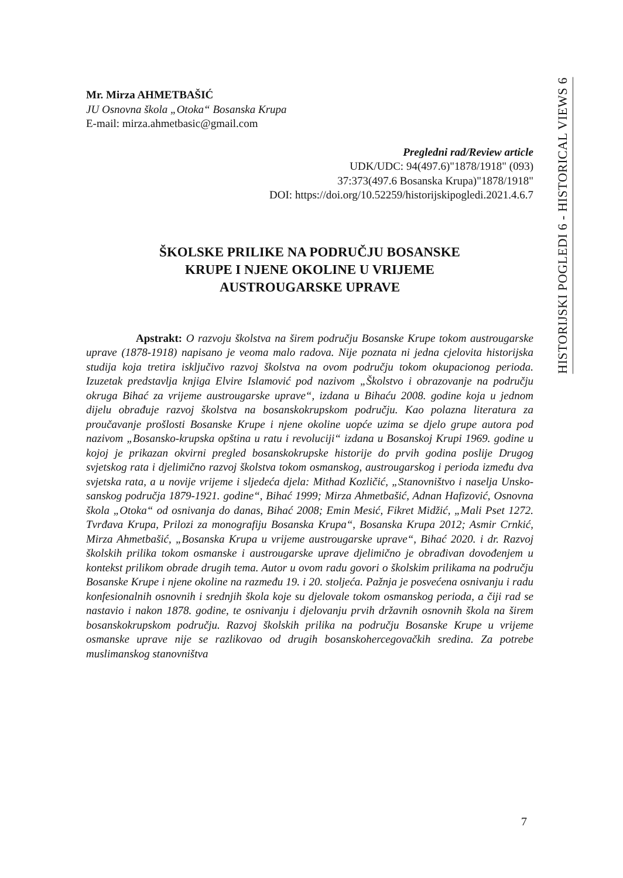HISTORIJSKI POGLEDI 6 - HISTORICAL VIEWS 6
Mr. Mirza AHMETBAŠIĆ
JU Osnovna škola „Otoka“ Bosanska Krupa
E-mail: mirza.ahmetbasic@gmail.com
Pregledni rad/Review article
UDK/UDC: 94(497.6)"1878/1918" (093)
37:373(497.6 Bosanska Krupa)"1878/1918"
DOI: https://doi.org/10.52259/historijskipogledi.2021.4.6.7
ŠKOLSKE PRILIKE NA PODRUČJU BOSANSKE
KRUPE I NJENE OKOLINE U VRIJEME
AUSTROUGARSKE UPRAVE
Apstrakt: O razvoju školstva na širem području Bosanske Krupe tokom austrougarske uprave (1878-1918) napisano je veoma malo radova. Nije poznata ni jedna cjelovita historijska studija koja tretira isključivo razvoj školstva na ovom području tokom okupacionog perioda. Izuzetak predstavlja knjiga Elvire Islamović pod nazivom „Školstvo i obrazovanje na području okruga Bihać za vrijeme austrougarske uprave“, izdana u Bihaću 2008. godine koja u jednom dijelu obrađuje razvoj školstva na bosanskokrupskom području. Kao polazna literatura za proučavanje prošlosti Bosanske Krupe i njene okoline uopće uzima se djelo grupe autora pod nazivom „Bosansko-krupska opština u ratu i revoluciji“ izdana u Bosanskoj Krupi 1969. godine u kojoj je prikazan okvirni pregled bosanskokrupske historije do prvih godina poslije Drugog svjetskog rata i djelimično razvoj školstva tokom osmanskog, austrougarskog i perioda između dva svjetska rata, a u novije vrijeme i sljedeća djela: Mithad Kozličić, „Stanovništvo i naselja Unsko-sanskog područja 1879-1921. godine“, Bihać 1999; Mirza Ahmetbašić, Adnan Hafizović, Osnovna škola „Otoka“ od osnivanja do danas, Bihać 2008; Emin Mesić, Fikret Midžić, „Mali Pset 1272. Tvrđava Krupa, Prilozi za monografiju Bosanska Krupa“, Bosanska Krupa 2012; Asmir Crnkić, Mirza Ahmetbašić, „Bosanska Krupa u vrijeme austrougarske uprave“, Bihać 2020. i dr. Razvoj školskih prilika tokom osmanske i austrougarske uprave djelimično je obrađivan dovođenjem u kontekst prilikom obrade drugih tema. Autor u ovom radu govori o školskim prilikama na području Bosanske Krupe i njene okoline na razmeđu 19. i 20. stoljeća. Pažnja je posvećena osnivanju i radu konfesionalnih osnovnih i srednjih škola koje su djelovale tokom osmanskog perioda, a čiji rad se nastavio i nakon 1878. godine, te osnivanju i djelovanju prvih državnih osnovnih škola na širem bosanskokrupskom području. Razvoj školskih prilika na području Bosanske Krupe u vrijeme osmanske uprave nije se razlikovao od drugih bosanskohercegovačkih sredina. Za potrebe muslimanskog stanovništva
7